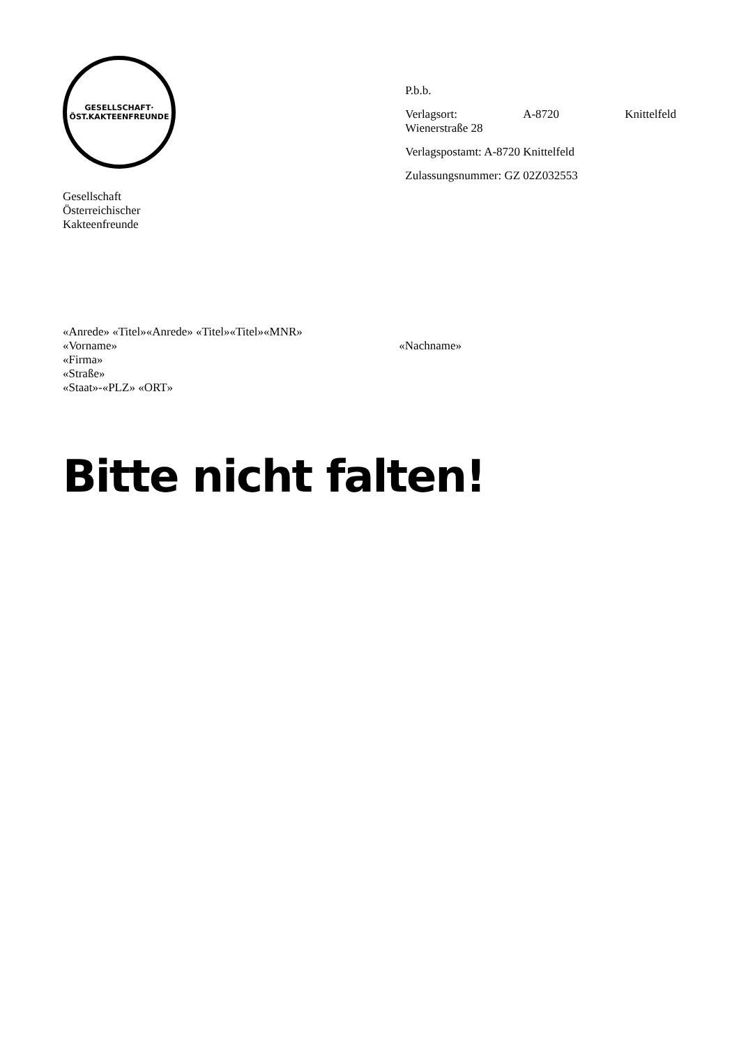GESELLSCHAFT·
ÖST.KAKTEENFREUNDE
Gesellschaft
Österreichischer
Kakteenfreunde
P.b.b.
Verlagsort: A-8720 Knittelfeld
Wienerstraße 28
Verlagspostamt: A-8720 Knittelfeld
Zulassungsnummer: GZ 02Z032553
«Anrede» «Titel»«Anrede» «Titel»«Titel»«MNR»
«Vorname» «Nachname»
«Firma»
«Straße»
«Staat»-«PLZ» «ORT»
Bitte nicht falten!